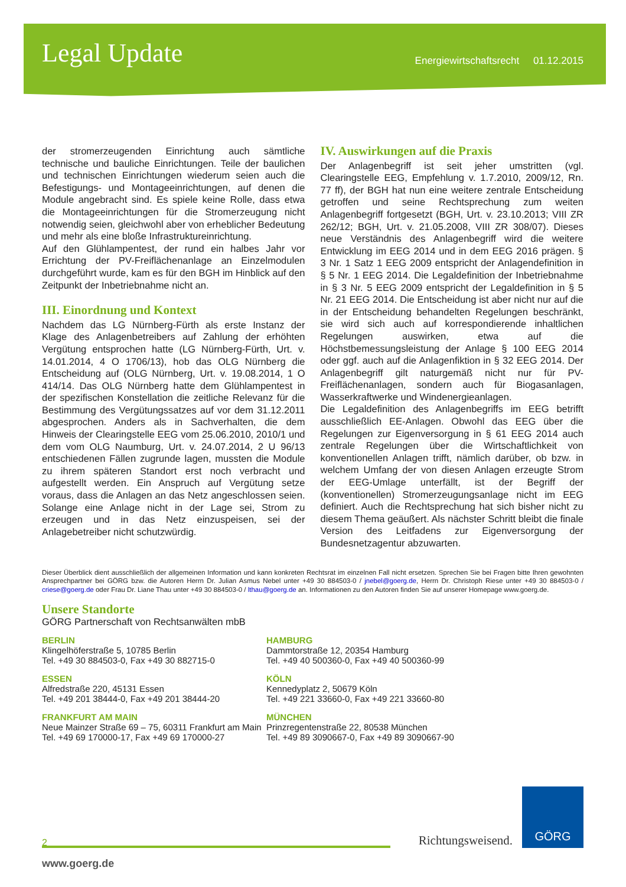Legal Update
Energiewirtschaftsrecht 01.12.2015
der stromerzeugenden Einrichtung auch sämtliche technische und bauliche Einrichtungen. Teile der baulichen und technischen Einrichtungen wiederum seien auch die Befestigungs- und Montageeinrichtungen, auf denen die Module angebracht sind. Es spiele keine Rolle, dass etwa die Montageeinrichtungen für die Stromerzeugung nicht notwendig seien, gleichwohl aber von erheblicher Bedeutung und mehr als eine bloße Infrastruktureinrichtung.
Auf den Glühlampentest, der rund ein halbes Jahr vor Errichtung der PV-Freiflächenanlage an Einzelmodulen durchgeführt wurde, kam es für den BGH im Hinblick auf den Zeitpunkt der Inbetriebnahme nicht an.
III. Einordnung und Kontext
Nachdem das LG Nürnberg-Fürth als erste Instanz der Klage des Anlagenbetreibers auf Zahlung der erhöhten Vergütung entsprochen hatte (LG Nürnberg-Fürth, Urt. v. 14.01.2014, 4 O 1706/13), hob das OLG Nürnberg die Entscheidung auf (OLG Nürnberg, Urt. v. 19.08.2014, 1 O 414/14. Das OLG Nürnberg hatte dem Glühlampentest in der spezifischen Konstellation die zeitliche Relevanz für die Bestimmung des Vergütungssatzes auf vor dem 31.12.2011 abgesprochen. Anders als in Sachverhalten, die dem Hinweis der Clearingstelle EEG vom 25.06.2010, 2010/1 und dem vom OLG Naumburg, Urt. v. 24.07.2014, 2 U 96/13 entschiedenen Fällen zugrunde lagen, mussten die Module zu ihrem späteren Standort erst noch verbracht und aufgestellt werden. Ein Anspruch auf Vergütung setze voraus, dass die Anlagen an das Netz angeschlossen seien. Solange eine Anlage nicht in der Lage sei, Strom zu erzeugen und in das Netz einzuspeisen, sei der Anlagebetreiber nicht schutzwürdig.
IV. Auswirkungen auf die Praxis
Der Anlagenbegriff ist seit jeher umstritten (vgl. Clearingstelle EEG, Empfehlung v. 1.7.2010, 2009/12, Rn. 77 ff), der BGH hat nun eine weitere zentrale Entscheidung getroffen und seine Rechtsprechung zum weiten Anlagenbegriff fortgesetzt (BGH, Urt. v. 23.10.2013; VIII ZR 262/12; BGH, Urt. v. 21.05.2008, VIII ZR 308/07). Dieses neue Verständnis des Anlagenbegriff wird die weitere Entwicklung im EEG 2014 und in dem EEG 2016 prägen. § 3 Nr. 1 Satz 1 EEG 2009 entspricht der Anlagendefinition in § 5 Nr. 1 EEG 2014. Die Legaldefinition der Inbetriebnahme in § 3 Nr. 5 EEG 2009 entspricht der Legaldefinition in § 5 Nr. 21 EEG 2014. Die Entscheidung ist aber nicht nur auf die in der Entscheidung behandelten Regelungen beschränkt, sie wird sich auch auf korrespondierende inhaltlichen Regelungen auswirken, etwa auf die Höchstbemessungsleistung der Anlage § 100 EEG 2014 oder ggf. auch auf die Anlagenfiktion in § 32 EEG 2014. Der Anlagenbegriff gilt naturgemäß nicht nur für PV-Freiflächenanlagen, sondern auch für Biogasanlagen, Wasserkraftwerke und Windenergieanlagen.
Die Legaldefinition des Anlagenbegriffs im EEG betrifft ausschließlich EE-Anlagen. Obwohl das EEG über die Regelungen zur Eigenversorgung in § 61 EEG 2014 auch zentrale Regelungen über die Wirtschaftlichkeit von konventionellen Anlagen trifft, nämlich darüber, ob bzw. in welchem Umfang der von diesen Anlagen erzeugte Strom der EEG-Umlage unterfällt, ist der Begriff der (konventionellen) Stromerzeugungsanlage nicht im EEG definiert. Auch die Rechtsprechung hat sich bisher nicht zu diesem Thema geäußert. Als nächster Schritt bleibt die finale Version des Leitfadens zur Eigenversorgung der Bundesnetzagentur abzuwarten.
Dieser Überblick dient ausschließlich der allgemeinen Information und kann konkreten Rechtsrat im einzelnen Fall nicht ersetzen. Sprechen Sie bei Fragen bitte Ihren gewohnten Ansprechpartner bei GÖRG bzw. die Autoren Herrn Dr. Julian Asmus Nebel unter +49 30 884503-0 / jnebel@goerg.de, Herrn Dr. Christoph Riese unter +49 30 884503-0 / criese@goerg.de oder Frau Dr. Liane Thau unter +49 30 884503-0 / lthau@goerg.de an. Informationen zu den Autoren finden Sie auf unserer Homepage www.goerg.de.
Unsere Standorte
GÖRG Partnerschaft von Rechtsanwälten mbB
BERLIN
Klingelhöferstraße 5, 10785 Berlin
Tel. +49 30 884503-0, Fax +49 30 882715-0
HAMBURG
Dammtorstraße 12, 20354 Hamburg
Tel. +49 40 500360-0, Fax +49 40 500360-99
ESSEN
Alfredstraße 220, 45131 Essen
Tel. +49 201 38444-0, Fax +49 201 38444-20
KÖLN
Kennedyplatz 2, 50679 Köln
Tel. +49 221 33660-0, Fax +49 221 33660-80
FRANKFURT AM MAIN
Neue Mainzer Straße 69 – 75, 60311 Frankfurt am Main
Tel. +49 69 170000-17, Fax +49 69 170000-27
MÜNCHEN
Prinzregentenstraße 22, 80538 München
Tel. +49 89 3090667-0, Fax +49 89 3090667-90
2
Richtungsweisend.
GÖRG
www.goerg.de